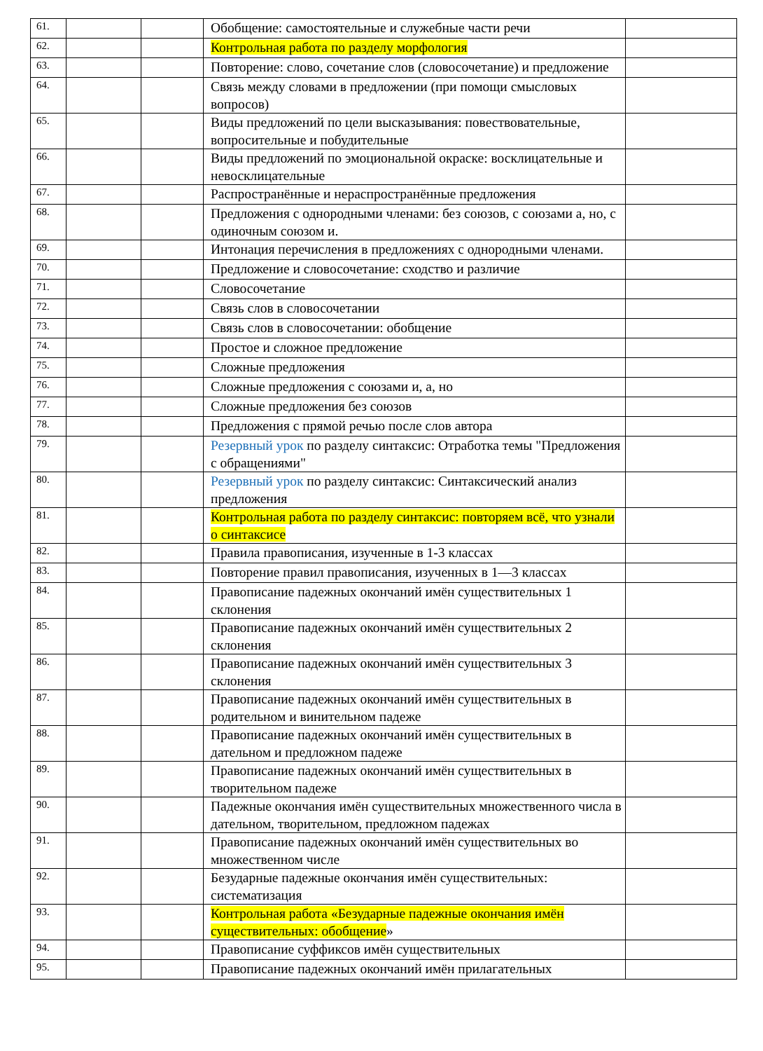| 61. | | | Обобщение: самостоятельные и служебные части речи | |
| 62. | | | Контрольная работа по разделу морфология | |
| 63. | | | Повторение: слово, сочетание слов (словосочетание) и предложение | |
| 64. | | | Связь между словами в предложении (при помощи смысловых вопросов) | |
| 65. | | | Виды предложений по цели высказывания: повествовательные, вопросительные и побудительные | |
| 66. | | | Виды предложений по эмоциональной окраске: восклицательные и невосклицательные | |
| 67. | | | Распространённые и нераспространённые предложения | |
| 68. | | | Предложения с однородными членами: без союзов, с союзами а, но, с одиночным союзом и. | |
| 69. | | | Интонация перечисления в предложениях с однородными членами. | |
| 70. | | | Предложение и словосочетание: сходство и различие | |
| 71. | | | Словосочетание | |
| 72. | | | Связь слов в словосочетании | |
| 73. | | | Связь слов в словосочетании: обобщение | |
| 74. | | | Простое и сложное предложение | |
| 75. | | | Сложные предложения | |
| 76. | | | Сложные предложения с союзами и, а, но | |
| 77. | | | Сложные предложения без союзов | |
| 78. | | | Предложения с прямой речью после слов автора | |
| 79. | | | Резервный урок по разделу синтаксис: Отработка темы "Предложения с обращениями" | |
| 80. | | | Резервный урок по разделу синтаксис: Синтаксический анализ предложения | |
| 81. | | | Контрольная работа по разделу синтаксис: повторяем всё, что узнали о синтаксисе | |
| 82. | | | Правила правописания, изученные в 1-3 классах | |
| 83. | | | Повторение правил правописания, изученных в 1—3 классах | |
| 84. | | | Правописание падежных окончаний имён существительных 1 склонения | |
| 85. | | | Правописание падежных окончаний имён существительных 2 склонения | |
| 86. | | | Правописание падежных окончаний имён существительных 3 склонения | |
| 87. | | | Правописание падежных окончаний имён существительных в родительном и винительном падеже | |
| 88. | | | Правописание падежных окончаний имён существительных в дательном и предложном падеже | |
| 89. | | | Правописание падежных окончаний имён существительных в творительном падеже | |
| 90. | | | Падежные окончания имён существительных множественного числа в дательном, творительном, предложном падежах | |
| 91. | | | Правописание падежных окончаний имён существительных во множественном числе | |
| 92. | | | Безударные падежные окончания имён существительных: систематизация | |
| 93. | | | Контрольная работа «Безударные падежные окончания имён существительных: обобщение » | |
| 94. | | | Правописание суффиксов имён существительных | |
| 95. | | | Правописание падежных окончаний имён прилагательных | |